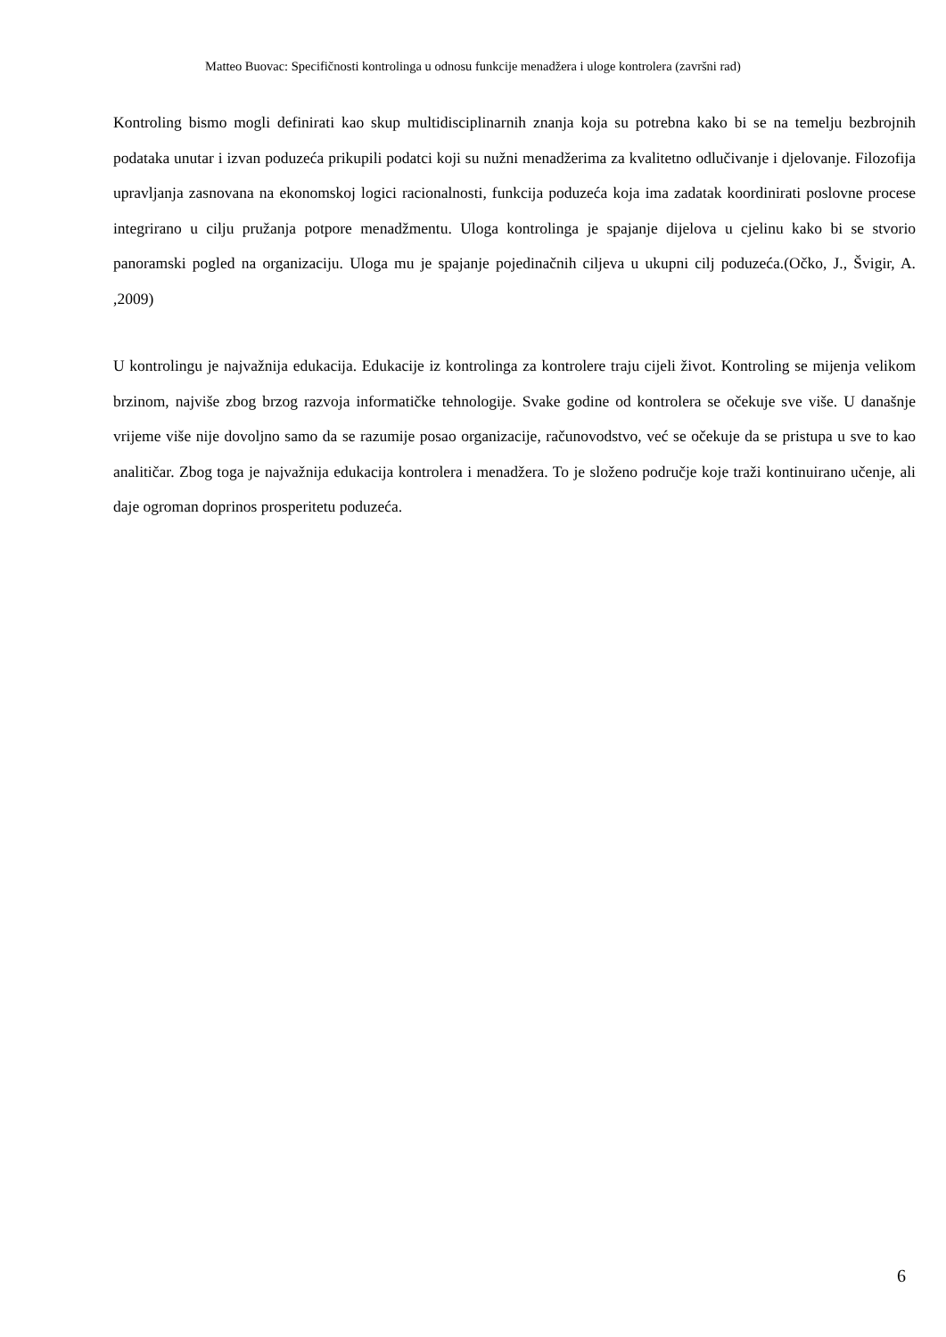Matteo Buovac: Specifičnosti kontrolinga u odnosu funkcije menadžera i uloge kontrolera (završni rad)
Kontroling bismo mogli definirati kao skup multidisciplinarnih znanja koja su potrebna kako bi se na temelju bezbrojnih podataka unutar i izvan poduzeća prikupili podatci koji su nužni menadžerima za kvalitetno odlučivanje i djelovanje. Filozofija upravljanja zasnovana na ekonomskoj logici racionalnosti, funkcija poduzeća koja ima zadatak koordinirati poslovne procese integrirano u cilju pružanja potpore menadžmentu. Uloga kontrolinga je spajanje dijelova u cjelinu kako bi se stvorio panoramski pogled na organizaciju. Uloga mu je spajanje pojedinačnih ciljeva u ukupni cilj poduzeća.(Očko, J., Švigir, A. ,2009)
U kontrolingu je najvažnija edukacija. Edukacije iz kontrolinga za kontrolere traju cijeli život. Kontroling se mijenja velikom brzinom, najviše zbog brzog razvoja informatičke tehnologije. Svake godine od kontrolera se očekuje sve više. U današnje vrijeme više nije dovoljno samo da se razumije posao organizacije, računovodstvo, već se očekuje da se pristupa u sve to kao analitičar. Zbog toga je najvažnija edukacija kontrolera i menadžera. To je složeno područje koje traži kontinuirano učenje, ali daje ogroman doprinos prosperitetu poduzeća.
6